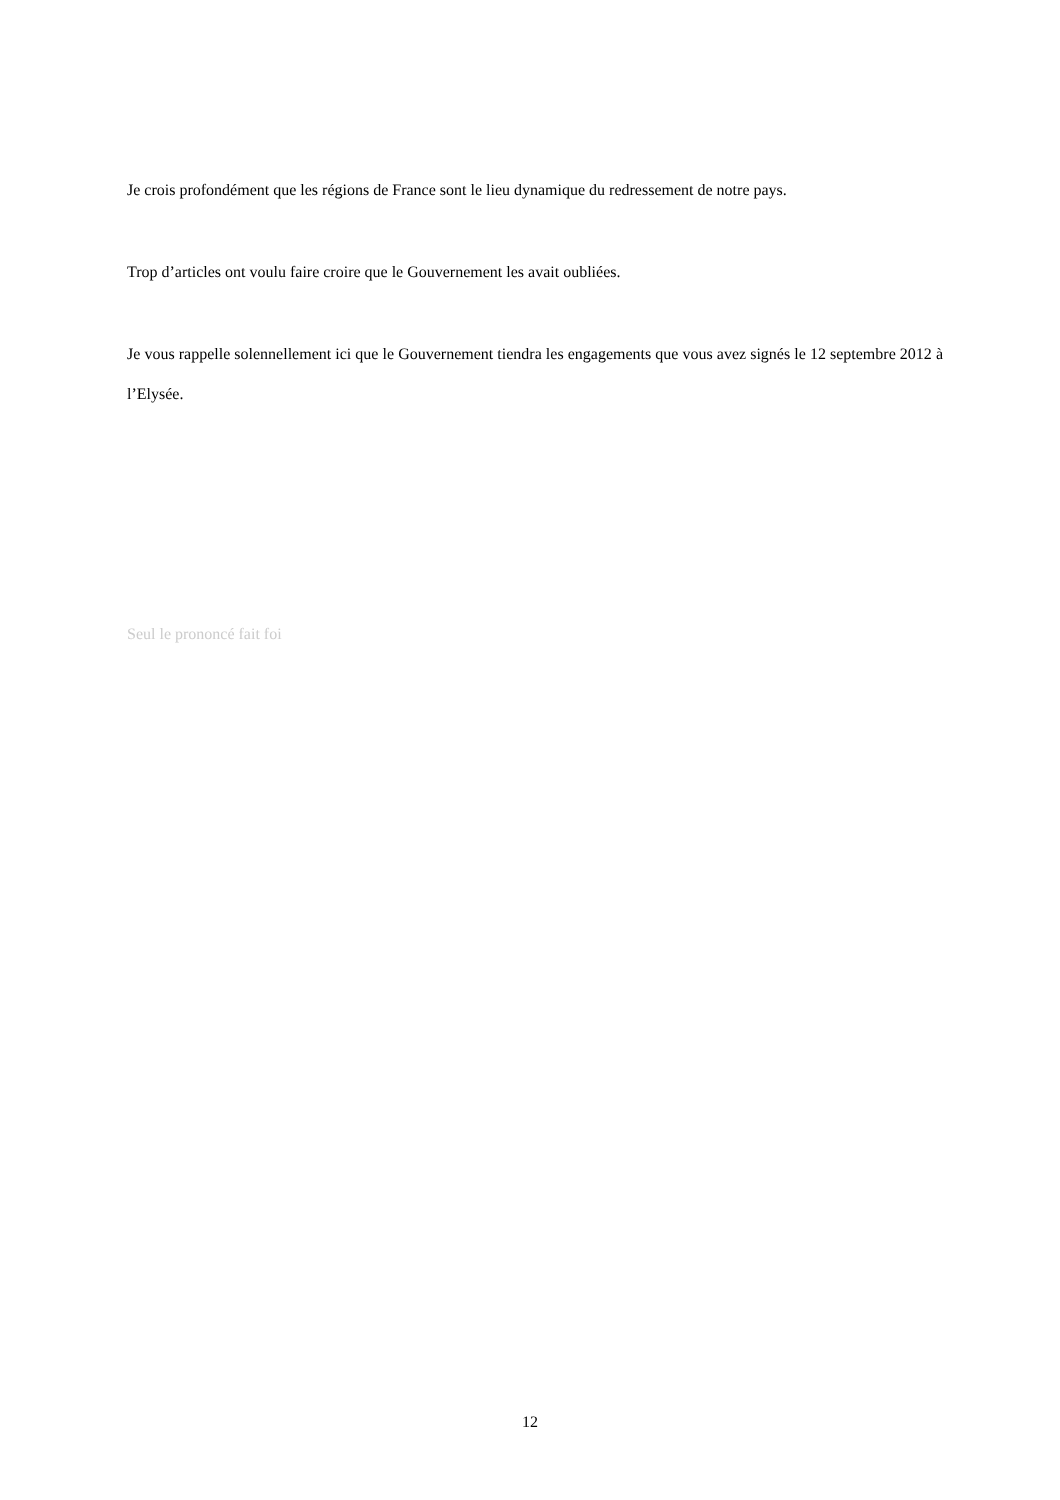Je crois profondément que les régions de France sont le lieu dynamique du redressement de notre pays.
Trop d’articles ont voulu faire croire que le Gouvernement les avait oubliées.
Je vous rappelle solennellement ici que le Gouvernement tiendra les engagements que vous avez signés le 12 septembre 2012 à l’Elysée.
Seul le prononcé fait foi
12